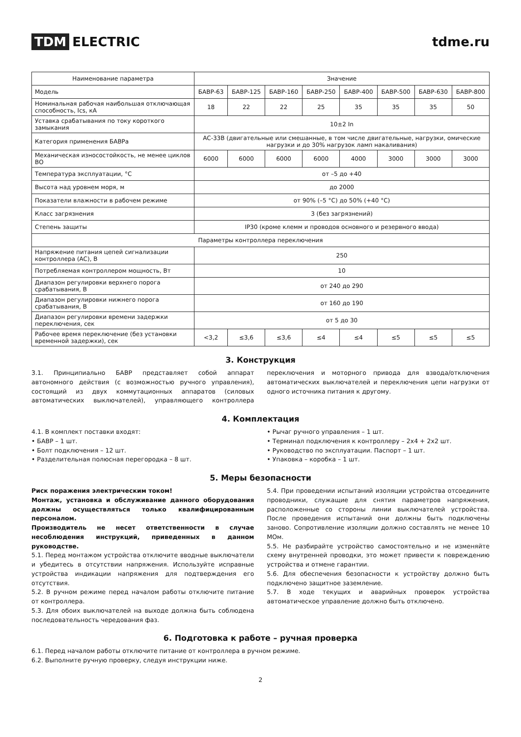TDM ELECTRIC tdme.ru
| Наименование параметра | Значение | | | | | | | |
| --- | --- | --- | --- | --- | --- | --- | --- | --- |
| Модель | БАВР-63 | БАВР-125 | БАВР-160 | БАВР-250 | БАВР-400 | БАВР-500 | БАВР-630 | БАВР-800 |
| Номинальная рабочая наибольшая отключающая способность, Ics, кА | 18 | 22 | 22 | 25 | 35 | 35 | 35 | 50 |
| Уставка срабатывания по току короткого замыкания | 10±2 In | | | | | | | |
| Категория применения БАВРа | AC-33B (двигательные или смешанные, в том числе двигательные, нагрузки, омические нагрузки и до 30% нагрузок ламп накаливания) | | | | | | | |
| Механическая износостойкость, не менее циклов ВО | 6000 | 6000 | 6000 | 6000 | 4000 | 3000 | 3000 | 3000 |
| Температура эксплуатации, °С | от –5 до +40 | | | | | | | |
| Высота над уровнем моря, м | до 2000 | | | | | | | |
| Показатели влажности в рабочем режиме | от 90% (–5 °С) до 50% (+40 °С) | | | | | | | |
| Класс загрязнения | 3 (без загрязнений) | | | | | | | |
| Степень защиты | IP30 (кроме клемм и проводов основного и резервного ввода) | | | | | | | |
| Параметры контроллера переключения | | | | | | | | |
| Напряжение питания цепей сигнализации контроллера (AC), В | 250 | | | | | | | |
| Потребляемая контроллером мощность, Вт | 10 | | | | | | | |
| Диапазон регулировки верхнего порога срабатывания, В | от 240 до 290 | | | | | | | |
| Диапазон регулировки нижнего порога срабатывания, В | от 160 до 190 | | | | | | | |
| Диапазон регулировки времени задержки переключения, сек | от 5 до 30 | | | | | | | |
| Рабочее время переключение (без установки временной задержки), сек | <3,2 | ≤3,6 | ≤3,6 | ≤4 | ≤4 | ≤5 | ≤5 | ≤5 |
3. Конструкция
3.1. Принципиально БАВР представляет собой аппарат автономного действия (с возможностью ручного управления), состоящий из двух коммутационных аппаратов (силовых автоматических выключателей), управляющего контроллера переключения и моторного привода для взвода/отключения автоматических выключателей и переключения цепи нагрузки от одного источника питания к другому.
4. Комплектация
4.1. В комплект поставки входят:
• БАВР – 1 шт.
• Болт подключения – 12 шт.
• Разделительная полюсная перегородка – 8 шт.
• Рычаг ручного управления – 1 шт.
• Терминал подключения к контроллеру – 2х4 + 2х2 шт.
• Руководство по эксплуатации. Паспорт – 1 шт.
• Упаковка – коробка – 1 шт.
5. Меры безопасности
Риск поражения электрическим током!
Монтаж, установка и обслуживание данного оборудования должны осуществляться только квалифицированным персоналом.
Производитель не несет ответственности в случае несоблюдения инструкций, приведенных в данном руководстве.
5.1. Перед монтажом устройства отключите вводные выключатели и убедитесь в отсутствии напряжения. Используйте исправные устройства индикации напряжения для подтверждения его отсутствия.
5.2. В ручном режиме перед началом работы отключите питание от контроллера.
5.3. Для обоих выключателей на выходе должна быть соблюдена последовательность чередования фаз.
5.4. При проведении испытаний изоляции устройства отсоедините проводники, служащие для снятия параметров напряжения, расположенные со стороны линии выключателей устройства. После проведения испытаний они должны быть подключены заново. Сопротивление изоляции должно составлять не менее 10 МОм.
5.5. Не разбирайте устройство самостоятельно и не изменяйте схему внутренней проводки, это может привести к повреждению устройства и отмене гарантии.
5.6. Для обеспечения безопасности к устройству должно быть подключено защитное заземление.
5.7. В ходе текущих и аварийных проверок устройства автоматическое управление должно быть отключено.
6. Подготовка к работе – ручная проверка
6.1. Перед началом работы отключите питание от контроллера в ручном режиме.
6.2. Выполните ручную проверку, следуя инструкции ниже.
2